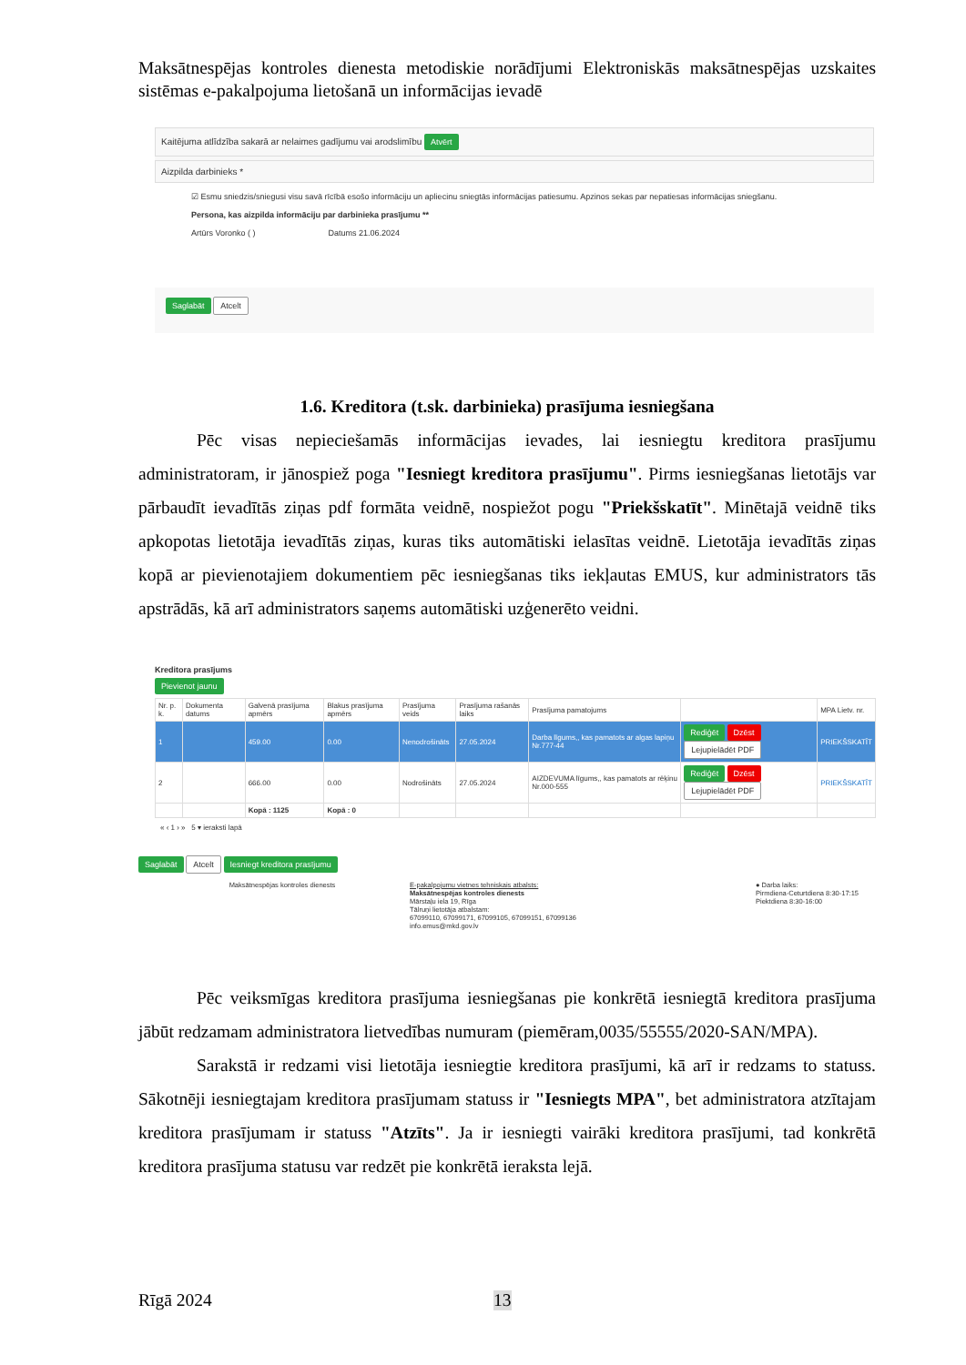Maksātnespējas kontroles dienesta metodiskie norādījumi Elektroniskās maksātnespējas uzskaites sistēmas e-pakalpojuma lietošanā un informācijas ievadē
Kaitējuma atlīdzība sakarā ar nelaimes gadījumu vai arodslimību Atvērt
Aizpilda darbinieks *
☑ Esmu sniedzis/sniegusi visu savā rīcībā esošo informāciju un apliecinu sniegtās informācijas patiesumu. Apzinos sekas par nepatiesas informācijas sniegšanu.
Persona, kas aizpilda informāciju par darbinieka prasījumu **
Artūrs Voronko ( ) Datums 21.06.2024
Saglabāt Atcelt
1.6. Kreditora (t.sk. darbinieka) prasījuma iesniegšana
Pēc visas nepieciešamās informācijas ievades, lai iesniegtu kreditora prasījumu administratoram, ir jānospiež poga "Iesniegt kreditora prasījumu". Pirms iesniegšanas lietotājs var pārbaudīt ievadītās ziņas pdf formāta veidnē, nospiežot pogu "Priekšskatīt". Minētajā veidnē tiks apkopotas lietotāja ievadītās ziņas, kuras tiks automātiski ielasītas veidnē. Lietotāja ievadītās ziņas kopā ar pievienotajiem dokumentiem pēc iesniegšanas tiks iekļautas EMUS, kur administrators tās apstrādās, kā arī administrators saņems automātiski uzģenerēto veidni.
Kreditora prasījums
Pievienot jaunu
| Nr. p. k. | Dokumenta datums | Galvenā prasījuma apmērs | Blakus prasījuma apmērs | Prasījuma veids | Prasījuma rašanās laiks | Prasījuma pamatojums | | MPA Lietv. nr. |
| --- | --- | --- | --- | --- | --- | --- | --- | --- |
| 1 | | 459.00 | 0.00 | Nenodrošināts | 27.05.2024 | Darba līgums,, kas pamatots ar algas lapiņu Nr.777-44 | Rediģēt Dzēst Lejupielādēt PDF | PRIEKŠSKATĪT |
| 2 | | 666.00 | 0.00 | Nodrošināts | 27.05.2024 | AIZDEVUMA līgums,, kas pamatots ar rēķinu Nr.000-555 | Rediģēt Dzēst Lejupielādēt PDF | PRIEKŠSKATĪT |
| | | Kopā : 1125 | Kopā : 0 | | | | | |
« ‹ 1 › » 5 ▾ ieraksti lapā
Saglabāt Atcelt Iesniegt kreditora prasījumu
Maksātnespējas kontroles dienests E-pakalpojumu vietnes tehniskais atbalsts:
Maksātnespējas kontroles dienests
Mārstaļu iela 19, Rīga
Tālruņi lietotāja atbalstam:
67099110, 67099171, 67099105, 67099151, 67099136
info.emus@mkd.gov.lv
● Darba laiks:
Pirmdiena-Ceturtdiena 8:30-17:15
Piektdiena 8:30-16:00
Pēc veiksmīgas kreditora prasījuma iesniegšanas pie konkrētā iesniegtā kreditora prasījuma jābūt redzamam administratora lietvedības numuram (piemēram,0035/55555/2020-SAN/MPA).
Sarakstā ir redzami visi lietotāja iesniegtie kreditora prasījumi, kā arī ir redzams to statuss. Sākotnēji iesniegtajam kreditora prasījumam statuss ir "Iesniegts MPA", bet administratora atzītajam kreditora prasījumam ir statuss "Atzīts". Ja ir iesniegti vairāki kreditora prasījumi, tad konkrētā kreditora prasījuma statusu var redzēt pie konkrētā ieraksta lejā.
Rīgā 2024 13